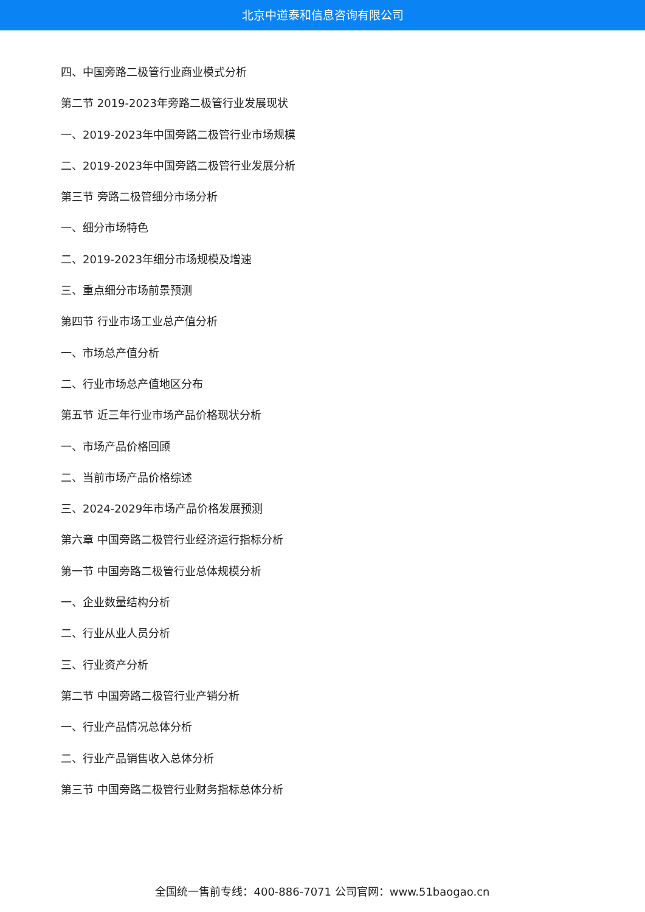北京中道泰和信息咨询有限公司
四、中国旁路二极管行业商业模式分析
第二节 2019-2023年旁路二极管行业发展现状
一、2019-2023年中国旁路二极管行业市场规模
二、2019-2023年中国旁路二极管行业发展分析
第三节 旁路二极管细分市场分析
一、细分市场特色
二、2019-2023年细分市场规模及增速
三、重点细分市场前景预测
第四节 行业市场工业总产值分析
一、市场总产值分析
二、行业市场总产值地区分布
第五节 近三年行业市场产品价格现状分析
一、市场产品价格回顾
二、当前市场产品价格综述
三、2024-2029年市场产品价格发展预测
第六章 中国旁路二极管行业经济运行指标分析
第一节 中国旁路二极管行业总体规模分析
一、企业数量结构分析
二、行业从业人员分析
三、行业资产分析
第二节 中国旁路二极管行业产销分析
一、行业产品情况总体分析
二、行业产品销售收入总体分析
第三节 中国旁路二极管行业财务指标总体分析
全国统一售前专线：400-886-7071 公司官网：www.51baogao.cn